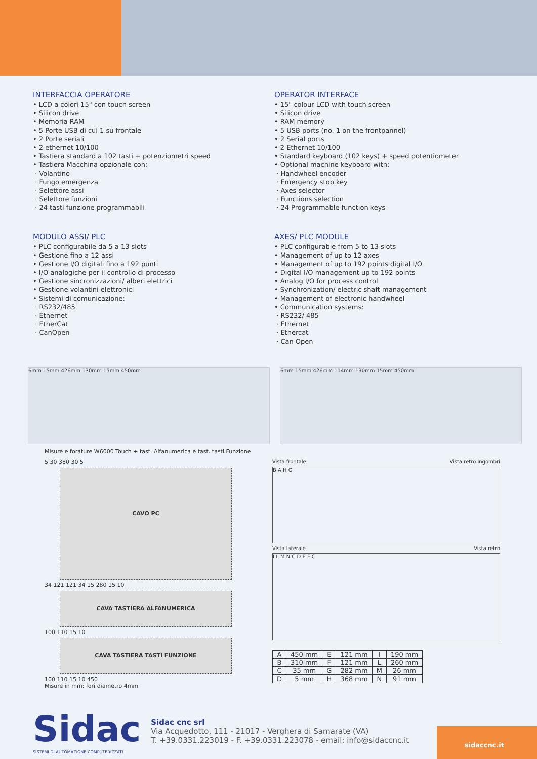INTERFACCIA OPERATORE
• LCD a colori 15" con touch screen
• Silicon drive
• Memoria RAM
• 5 Porte USB di cui 1 su frontale
• 2 Porte seriali
• 2 ethernet 10/100
• Tastiera standard a 102 tasti + potenziometri speed
• Tastiera Macchina opzionale con:
· Volantino
· Fungo emergenza
· Selettore assi
· Selettore funzioni
· 24 tasti funzione programmabili
MODULO ASSI/ PLC
• PLC configurabile da 5 a 13 slots
• Gestione fino a 12 assi
• Gestione I/O digitali fino a 192 punti
• I/O analogiche per il controllo di processo
• Gestione sincronizzazioni/ alberi elettrici
• Gestione volantini elettronici
• Sistemi di comunicazione:
· RS232/485
· Ethernet
· EtherCat
· CanOpen
OPERATOR INTERFACE
• 15" colour LCD with touch screen
• Silicon drive
• RAM memory
• 5 USB ports (no. 1 on the frontpannel)
• 2 Serial ports
• 2 Ethernet 10/100
• Standard keyboard (102 keys) + speed potentiometer
• Optional machine keyboard with:
· Handwheel encoder
· Emergency stop key
· Axes selector
· Functions selection
· 24 Programmable function keys
AXES/ PLC MODULE
• PLC configurable from 5 to 13 slots
• Management of up to 12 axes
• Management of up to 192 points digital I/O
• Digital I/O management up to 192 points
• Analog I/O for process control
• Synchronization/ electric shaft management
• Management of electronic handwheel
• Communication systems:
· RS232/ 485
· Ethernet
· Ethercat
· Can Open
6mm 15mm 426mm 130mm 15mm 450mm
6mm 15mm 426mm 114mm 130mm 15mm 450mm
Misure e forature W6000 Touch + tast. Alfanumerica e tast. tasti Funzione
5 30 380 30 5
CAVO PC
34 121 121 34 15 280 15 10
CAVA TASTIERA ALFANUMERICA
100 110 15 10
CAVA TASTIERA TASTI FUNZIONE
100 110 15 10 450
Misure in mm: fori diametro 4mm
Vista frontale Vista retro ingombri
B A H G
Vista laterale Vista retro
I L M N C D E F C
| A | 450 mm | E | 121 mm | I | 190 mm |
| B | 310 mm | F | 121 mm | L | 260 mm |
| C | 35 mm | G | 282 mm | M | 26 mm |
| D | 5 mm | H | 368 mm | N | 91 mm |
Sidac
SISTEMI DI AUTOMAZIONE COMPUTERIZZATI
Sidac cnc srl
Via Acquedotto, 111 - 21017 - Verghera di Samarate (VA)
T. +39.0331.223019 - F. +39.0331.223078 - email: info@sidaccnc.it
sidaccnc.it